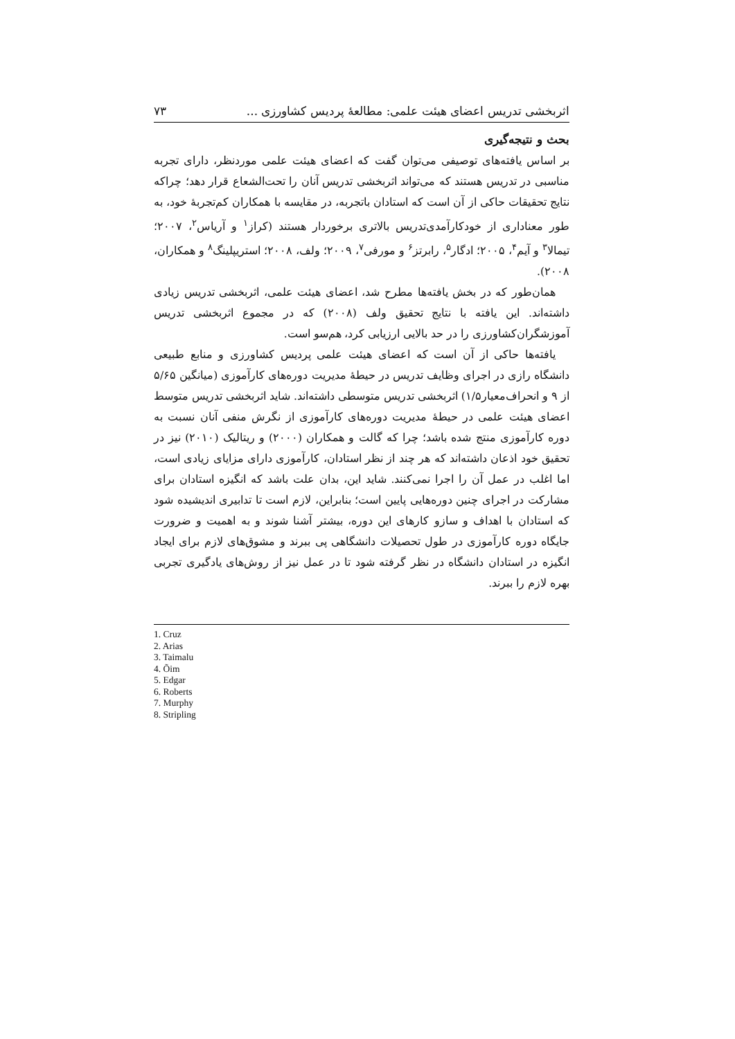اثربخشی تدریس اعضای هیئت علمی: مطالعهٔ پردیس کشاورزی ... ۷۳
بحث و نتیجه‌گیری
بر اساس یافته‌های توصیفی می‌توان گفت که اعضای هیئت علمی موردنظر، دارای تجربه مناسبی در تدریس هستند که می‌تواند اثربخشی تدریس آنان را تحت‌الشعاع قرار دهد؛ چراکه نتایج تحقیقات حاکی از آن است که استادان باتجربه، در مقایسه با همکاران کم‌تجربهٔ خود، به طور معناداری از خودکارآمدی‌تدریس بالاتری برخوردار هستند (کراز<sup>۱</sup> و آریاس<sup>۲</sup>، ۲۰۰۷؛ تیمالا<sup>۳</sup> و آیم<sup>۴</sup>، ۲۰۰۵؛ ادگار<sup>۵</sup>، رابرتز<sup>۶</sup> و مورفی<sup>۷</sup>، ۲۰۰۹؛ ولف، ۲۰۰۸؛ استریپلینگ<sup>۸</sup> و همکاران، ۲۰۰۸).
همان‌طور که در بخش یافته‌ها مطرح شد، اعضای هیئت علمی، اثربخشی تدریس زیادی داشته‌اند. این یافته با نتایج تحقیق ولف (۲۰۰۸) که در مجموع اثربخشی تدریس آموزشگران‌کشاورزی را در حد بالایی ارزیابی کرد، هم‌سو است.
یافته‌ها حاکی از آن است که اعضای هیئت علمی پردیس کشاورزی و منابع طبیعی دانشگاه رازی در اجرای وظایف تدریس در حیطهٔ مدیریت دوره‌های کارآموزی (میانگین ۵/۶۵ از ۹ و انحراف‌معیار۱/۵) اثربخشی تدریس متوسطی داشته‌اند. شاید اثربخشی تدریس متوسط اعضای هیئت علمی در حیطهٔ مدیریت دوره‌های کارآموزی از نگرش منفی آنان نسبت به دوره کارآموزی منتج شده باشد؛ چرا که گالت و همکاران (۲۰۰۰) و ریتالیک (۲۰۱۰) نیز در تحقیق خود اذعان داشته‌اند که هر چند از نظر استادان، کارآموزی دارای مزایای زیادی است، اما اغلب در عمل آن را اجرا نمی‌کنند. شاید این، بدان علت باشد که انگیزه استادان برای مشارکت در اجرای چنین دوره‌هایی پایین است؛ بنابراین، لازم است تا تدابیری اندیشیده شود که استادان با اهداف و سازو کارهای این دوره، بیشتر آشنا شوند و به اهمیت و ضرورت جایگاه دوره کارآموزی در طول تحصیلات دانشگاهی پی ببرند و مشوق‌های لازم برای ایجاد انگیزه در استادان دانشگاه در نظر گرفته شود تا در عمل نیز از روش‌های یادگیری تجربی بهره لازم را ببرند.
1. Cruz
2. Arias
3. Taimalu
4. Õim
5. Edgar
6. Roberts
7. Murphy
8. Stripling